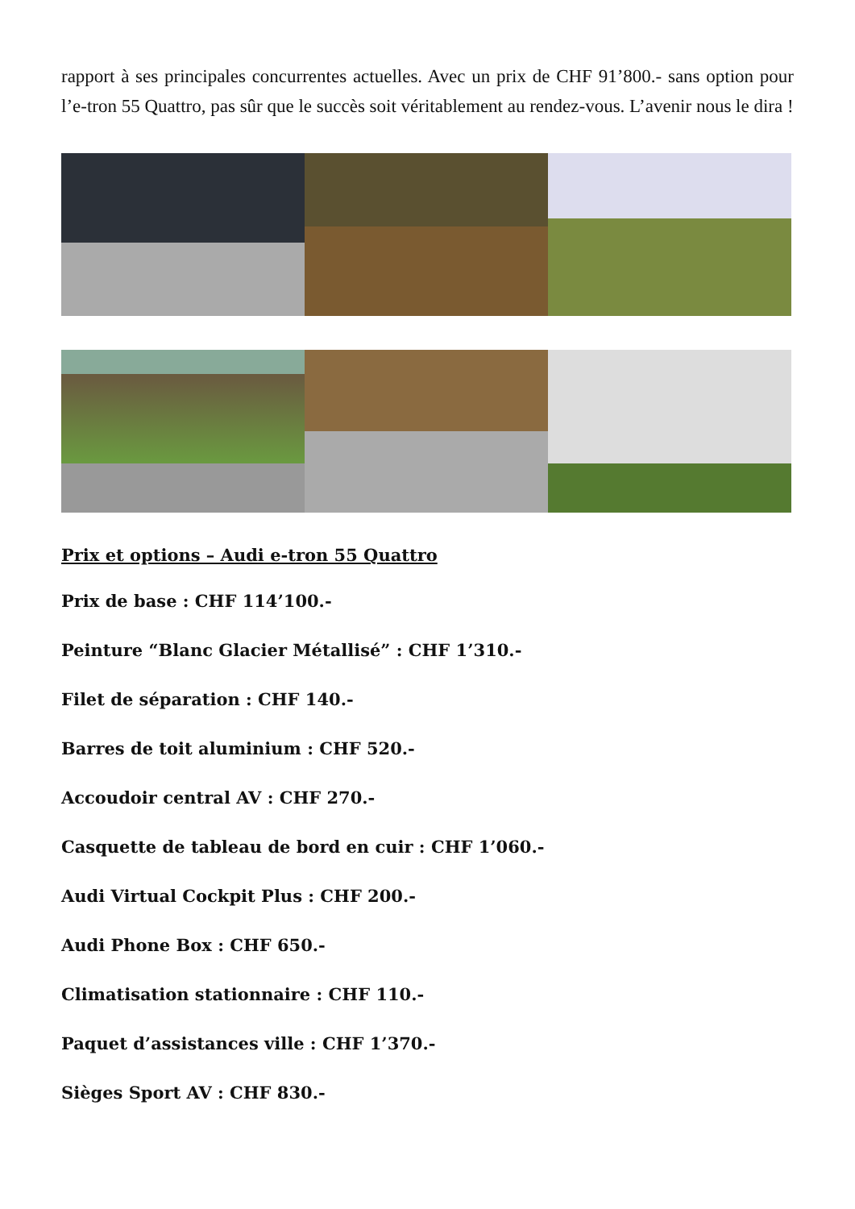rapport à ses principales concurrentes actuelles. Avec un prix de CHF 91’800.- sans option pour l’e-tron 55 Quattro, pas sûr que le succès soit véritablement au rendez-vous. L’avenir nous le dira !
Prix et options – Audi e-tron 55 Quattro
Prix de base : CHF 114’100.-
Peinture “Blanc Glacier Métallisé” : CHF 1’310.-
Filet de séparation : CHF 140.-
Barres de toit aluminium : CHF 520.-
Accoudoir central AV : CHF 270.-
Casquette de tableau de bord en cuir : CHF 1’060.-
Audi Virtual Cockpit Plus : CHF 200.-
Audi Phone Box : CHF 650.-
Climatisation stationnaire : CHF 110.-
Paquet d’assistances ville : CHF 1’370.-
Sièges Sport AV : CHF 830.-